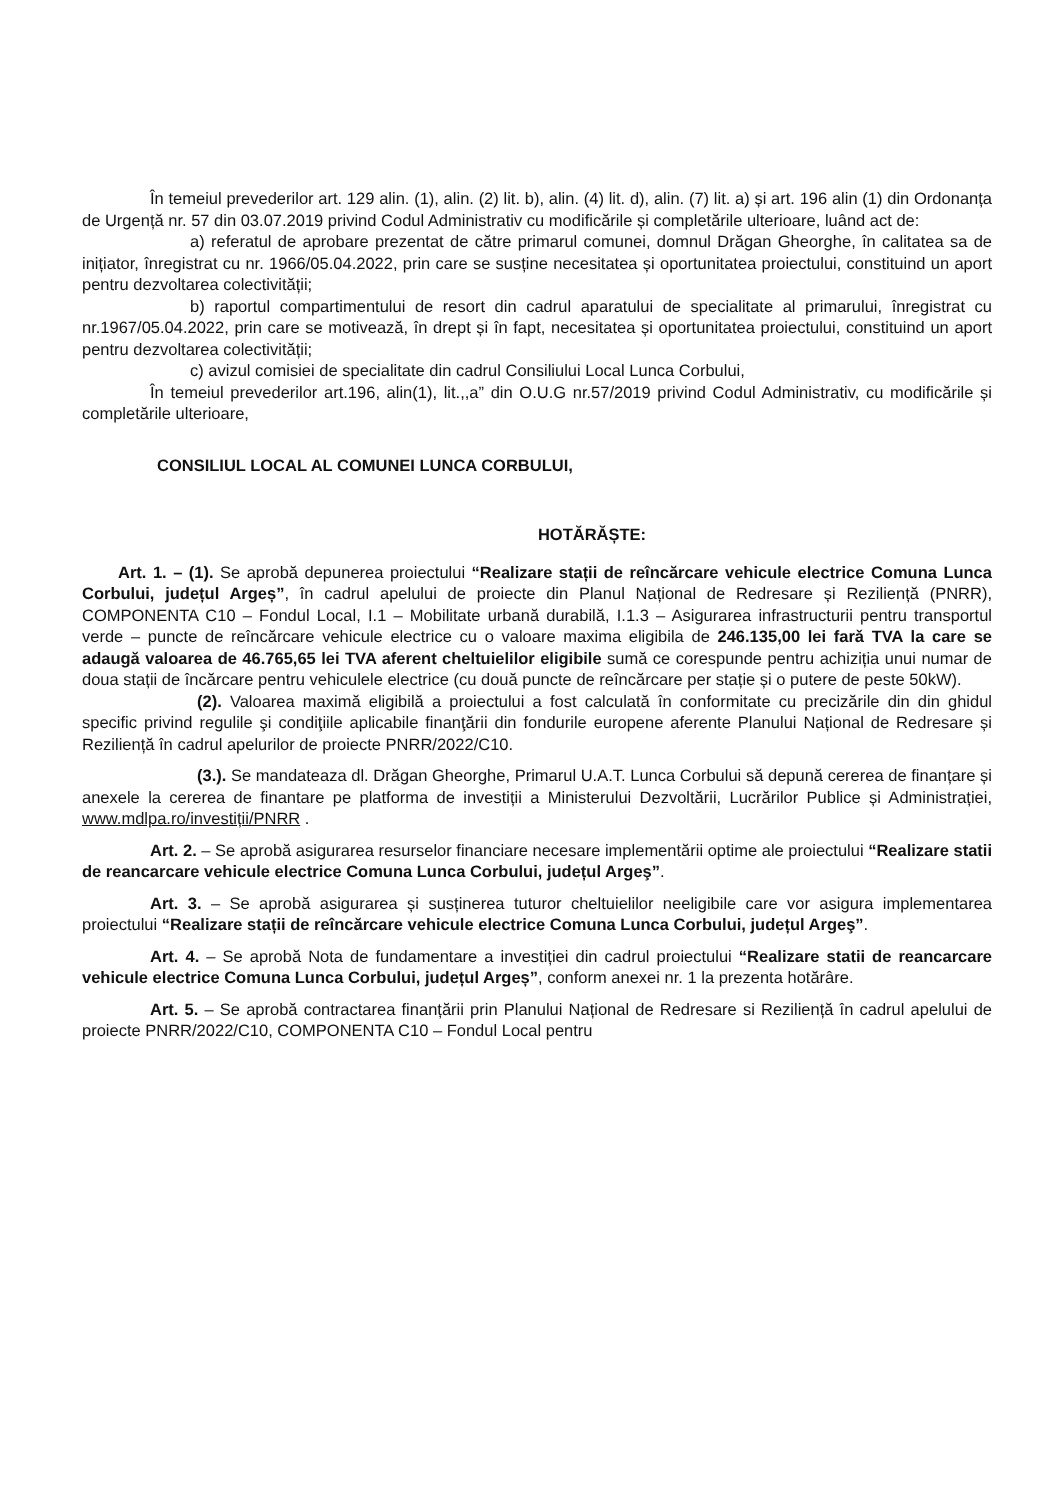În temeiul prevederilor art. 129 alin. (1), alin. (2) lit. b), alin. (4) lit. d), alin. (7) lit. a) și art. 196 alin (1) din Ordonanța de Urgență nr. 57 din 03.07.2019 privind Codul Administrativ cu modificările și completările ulterioare, luând act de:
a) referatul de aprobare prezentat de către primarul comunei, domnul Drăgan Gheorghe, în calitatea sa de inițiator, înregistrat cu nr. 1966/05.04.2022, prin care se susține necesitatea și oportunitatea proiectului, constituind un aport pentru dezvoltarea colectivității;
b) raportul compartimentului de resort din cadrul aparatului de specialitate al primarului, înregistrat cu nr.1967/05.04.2022, prin care se motivează, în drept și în fapt, necesitatea și oportunitatea proiectului, constituind un aport pentru dezvoltarea colectivității;
c) avizul comisiei de specialitate din cadrul Consiliului Local Lunca Corbului,
În temeiul prevederilor art.196, alin(1), lit.,,a” din O.U.G nr.57/2019 privind Codul Administrativ, cu modificările și completările ulterioare,
CONSILIUL LOCAL AL COMUNEI LUNCA CORBULUI,
HOTĂRĂȘTE:
Art. 1. – (1). Se aprobă depunerea proiectului “Realizare stații de reîncărcare vehicule electrice Comuna Lunca Corbului, județul Argeș”, în cadrul apelului de proiecte din Planul Național de Redresare și Reziliență (PNRR), COMPONENTA C10 – Fondul Local, I.1 – Mobilitate urbană durabilă, I.1.3 – Asigurarea infrastructurii pentru transportul verde – puncte de reîncărcare vehicule electrice cu o valoare maxima eligibila de 246.135,00 lei farǎ TVA la care se adaugă valoarea de 46.765,65 lei TVA aferent cheltuielilor eligibile sumă ce corespunde pentru achiziția unui numar de doua stații de încărcare pentru vehiculele electrice (cu două puncte de reîncărcare per stație și o putere de peste 50kW).
(2). Valoarea maximă eligibilă a proiectului a fost calculată în conformitate cu precizările din din ghidul specific privind regulile şi condiţiile aplicabile finanţării din fondurile europene aferente Planului Național de Redresare și Reziliență în cadrul apelurilor de proiecte PNRR/2022/C10.
(3.). Se mandateaza dl. Drăgan Gheorghe, Primarul U.A.T. Lunca Corbului să depună cererea de finanțare și anexele la cererea de finantare pe platforma de investiții a Ministerului Dezvoltării, Lucrărilor Publice și Administrației, www.mdlpa.ro/investiții/PNRR .
Art. 2. – Se aprobă asigurarea resurselor financiare necesare implementării optime ale proiectului “Realizare statii de reancarcare vehicule electrice Comuna Lunca Corbului, județul Argeş”.
Art. 3. – Se aprobă asigurarea și susținerea tuturor cheltuielilor neeligibile care vor asigura implementarea proiectului “Realizare stații de reîncărcare vehicule electrice Comuna Lunca Corbului, județul Argeş”.
Art. 4. – Se aprobă Nota de fundamentare a investiției din cadrul proiectului “Realizare statii de reancarcare vehicule electrice Comuna Lunca Corbului, județul Argeș”, conform anexei nr. 1 la prezenta hotărâre.
Art. 5. – Se aprobă contractarea finanțării prin Planului Național de Redresare si Reziliență în cadrul apelului de proiecte PNRR/2022/C10, COMPONENTA C10 – Fondul Local pentru